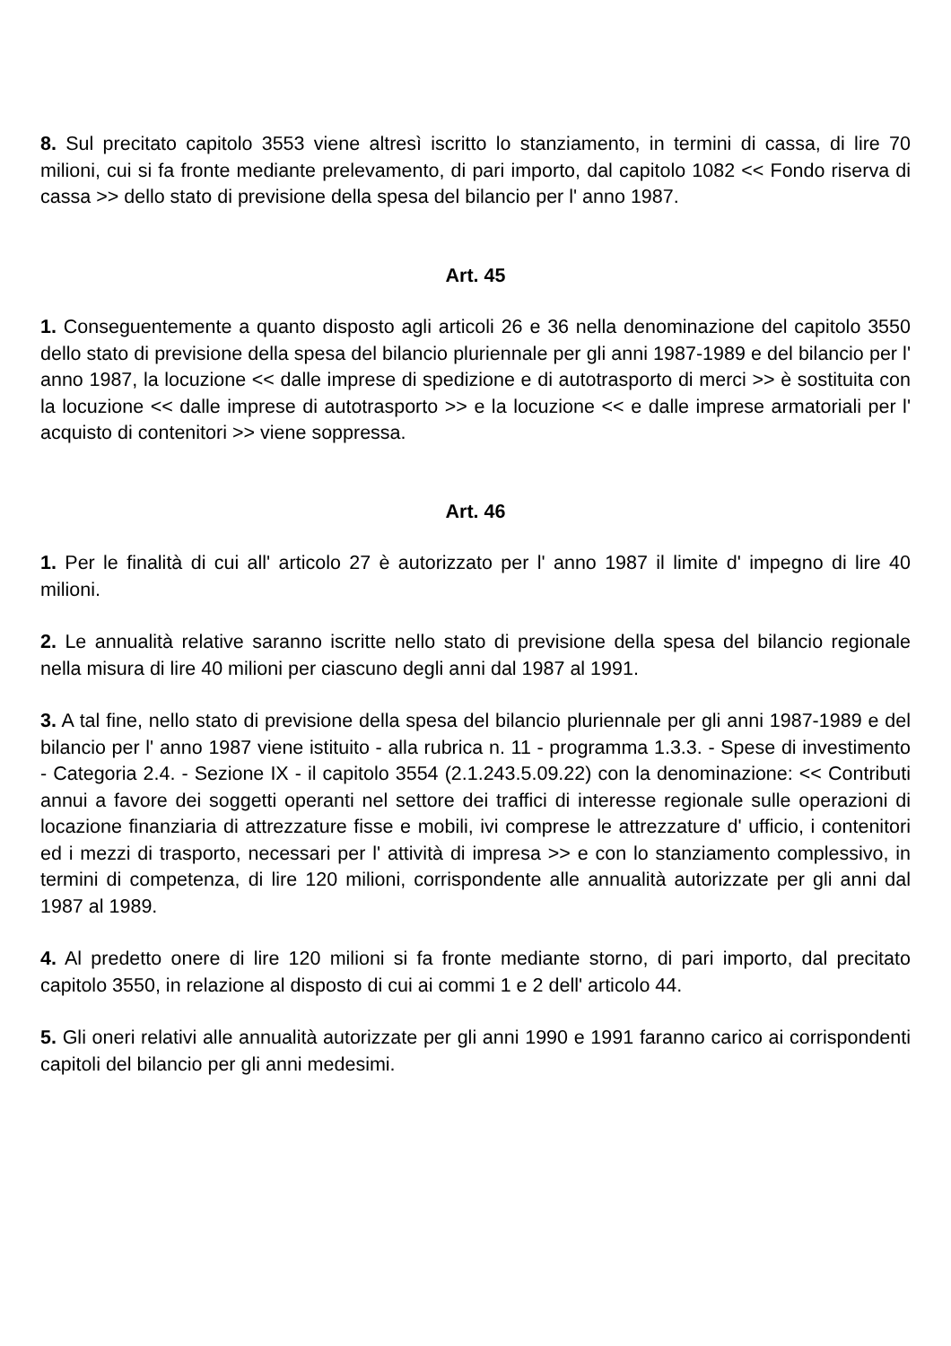8. Sul precitato capitolo 3553 viene altresì iscritto lo stanziamento, in termini di cassa, di lire 70 milioni, cui si fa fronte mediante prelevamento, di pari importo, dal capitolo 1082 << Fondo riserva di cassa >> dello stato di previsione della spesa del bilancio per l' anno 1987.
Art. 45
1. Conseguentemente a quanto disposto agli articoli 26 e 36 nella denominazione del capitolo 3550 dello stato di previsione della spesa del bilancio pluriennale per gli anni 1987-1989 e del bilancio per l' anno 1987, la locuzione << dalle imprese di spedizione e di autotrasporto di merci >> è sostituita con la locuzione << dalle imprese di autotrasporto >> e la locuzione << e dalle imprese armatoriali per l' acquisto di contenitori >> viene soppressa.
Art. 46
1. Per le finalità di cui all' articolo 27 è autorizzato per l' anno 1987 il limite d' impegno di lire 40 milioni.
2. Le annualità relative saranno iscritte nello stato di previsione della spesa del bilancio regionale nella misura di lire 40 milioni per ciascuno degli anni dal 1987 al 1991.
3. A tal fine, nello stato di previsione della spesa del bilancio pluriennale per gli anni 1987-1989 e del bilancio per l' anno 1987 viene istituito - alla rubrica n. 11 - programma 1.3.3. - Spese di investimento - Categoria 2.4. - Sezione IX - il capitolo 3554 (2.1.243.5.09.22) con la denominazione: << Contributi annui a favore dei soggetti operanti nel settore dei traffici di interesse regionale sulle operazioni di locazione finanziaria di attrezzature fisse e mobili, ivi comprese le attrezzature d' ufficio, i contenitori ed i mezzi di trasporto, necessari per l' attività di impresa >> e con lo stanziamento complessivo, in termini di competenza, di lire 120 milioni, corrispondente alle annualità autorizzate per gli anni dal 1987 al 1989.
4. Al predetto onere di lire 120 milioni si fa fronte mediante storno, di pari importo, dal precitato capitolo 3550, in relazione al disposto di cui ai commi 1 e 2 dell' articolo 44.
5. Gli oneri relativi alle annualità autorizzate per gli anni 1990 e 1991 faranno carico ai corrispondenti capitoli del bilancio per gli anni medesimi.